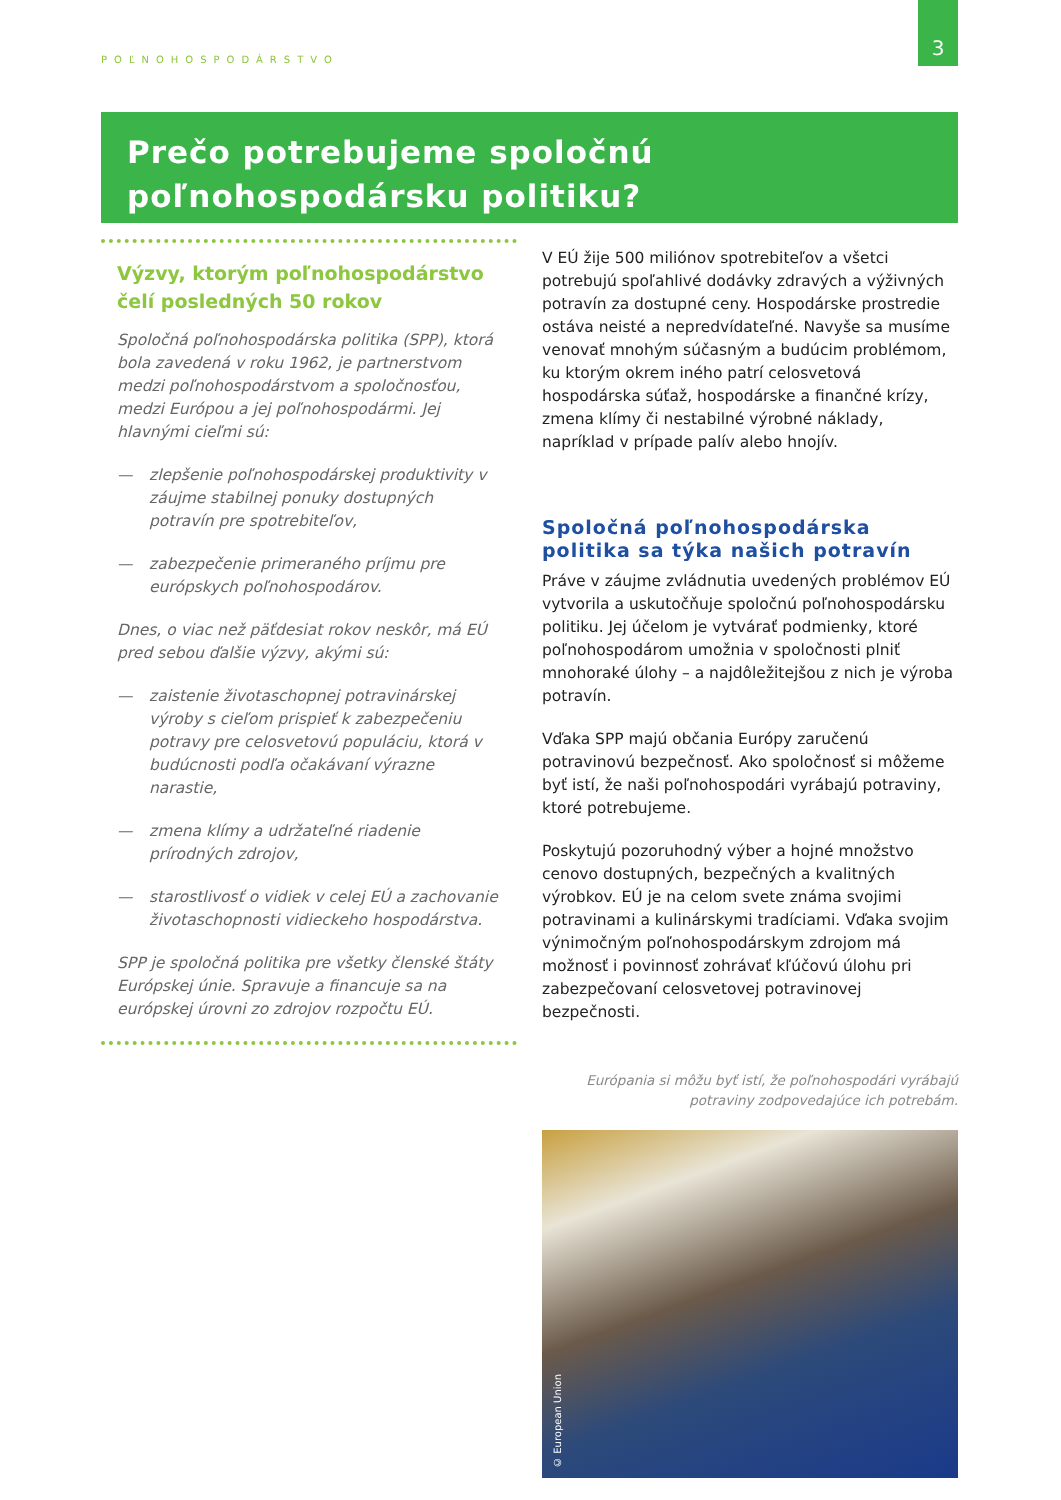POĽNOHOSPODÁRSTVO
3
Prečo potrebujeme spoločnú
poľnohospodársku politiku?
Výzvy, ktorým poľnohospodárstvo čelí posledných 50 rokov
Spoločná poľnohospodárska politika (SPP), ktorá bola zavedená v roku 1962, je partnerstvom medzi poľnohospodárstvom a spoločnosťou, medzi Európou a jej poľnohospodármi. Jej hlavnými cieľmi sú:
— zlepšenie poľnohospodárskej produktivity v záujme stabilnej ponuky dostupných potravín pre spotrebiteľov,
— zabezpečenie primeraného príjmu pre európskych poľnohospodárov.
Dnes, o viac než päťdesiat rokov neskôr, má EÚ pred sebou ďalšie výzvy, akými sú:
— zaistenie životaschopnej potravinárskej výroby s cieľom prispieť k zabezpečeniu potravy pre celosvetovú populáciu, ktorá v budúcnosti podľa očakávaní výrazne narastie,
— zmena klímy a udržateľné riadenie prírodných zdrojov,
— starostlivosť o vidiek v celej EÚ a zachovanie životaschopnosti vidieckeho hospodárstva.
SPP je spoločná politika pre všetky členské štáty Európskej únie. Spravuje a financuje sa na európskej úrovni zo zdrojov rozpočtu EÚ.
V EÚ žije 500 miliónov spotrebiteľov a všetci potrebujú spoľahlivé dodávky zdravých a výživných potravín za dostupné ceny. Hospodárske prostredie ostáva neisté a nepredvídateľné. Navyše sa musíme venovať mnohým súčasným a budúcim problémom, ku ktorým okrem iného patrí celosvetová hospodárska súťaž, hospodárske a finančné krízy, zmena klímy či nestabilné výrobné náklady, napríklad v prípade palív alebo hnojív.
Spoločná poľnohospodárska politika sa týka našich potravín
Práve v záujme zvládnutia uvedených problémov EÚ vytvorila a uskutočňuje spoločnú poľnohospodársku politiku. Jej účelom je vytvárať podmienky, ktoré poľnohospodárom umožnia v spoločnosti plniť mnohoraké úlohy – a najdôležitejšou z nich je výroba potravín.
Vďaka SPP majú občania Európy zaručenú potravinovú bezpečnosť. Ako spoločnosť si môžeme byť istí, že naši poľnohospodári vyrábajú potraviny, ktoré potrebujeme.
Poskytujú pozoruhodný výber a hojné množstvo cenovo dostupných, bezpečných a kvalitných výrobkov. EÚ je na celom svete známa svojimi potravinami a kulinárskymi tradíciami. Vďaka svojim výnimočným poľnohospodárskym zdrojom má možnosť i povinnosť zohrávať kľúčovú úlohu pri zabezpečovaní celosvetovej potravinovej bezpečnosti.
Európania si môžu byť istí, že poľnohospodári vyrábajú
potraviny zodpovedajúce ich potrebám.
© European Union